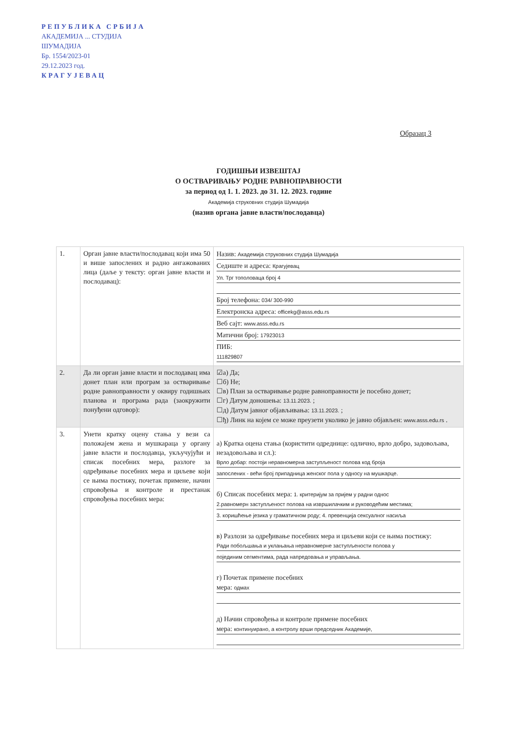РЕПУБЛИКА СРБИЈА
АКАДЕМИЈА ... СТУДИЈА
ШУМАДИЈА
Бр. 1554/2023-01
29.12.2023 год.
КРАГУЈЕВАЦ
Образац 3
ГОДИШЊИ ИЗВЕШТАЈ
О ОСТВАРИВАЊУ РОДНЕ РАВНОПРАВНОСТИ
за период од 1. 1. 2023. до 31. 12. 2023. године
Академија струковних студија Шумадија
(назив органа јавне власти/послодавца)
| 1. | Орган јавне власти/послодавац који има 50 и више запослених и радно ангажованих лица (даље у тексту: орган јавне власти и послодавац): | Назив: Академија струковних студија Шумадија Седиште и адреса: Крагујевац Ул. Трг тополоваца број 4 Број телефона: 034/ 300-990 Електронска адреса: officekg@asss.edu.rs Веб сајт: www.asss.edu.rs Матични број: 17923013 ПИБ: 111829807 |
| 2. | Да ли орган јавне власти и послодавац има донет план или програм за остваривање родне равноправности у оквиру годишњих планова и програма рада (заокружити понуђени одговор): | ☑а) Да; ☐б) Не; ☐в) План за остваривање родне равноправности је посебно донет; ☐г) Датум доношења: 13.11.2023. ; ☐д) Датум јавног објављивања: 13.11.2023. ; ☐ђ) Линк на којем се може преузети уколико је јавно објављен: www.asss.edu.rs . |
| 3. | Унети кратку оцену стања у вези са положајем жена и мушкараца у органу јавне власти и послодавца, укључујући и списак посебних мера, разлоге за одређивање посебних мера и циљеве који се њима постижу, почетак примене, начин спровођења и контроле и престанак спровођења посебних мера: | а) Кратка оцена стања (користити одреднице: одлично, врло добро, задовољава, незадовољава и сл.): Врло добар: постоји неравномерна заступљеност полова код броја запослених - већи број припадница женског пола у односу на мушкарце. б) Списак посебних мера: 1. критеријум за пријем у радни однос 2.равномерн заступљеност полова на извршилачким и руководећим местима; 3. коришћење језика у граматичном роду; 4. превенција сексуалног насиља в) Разлози за одређивање посебних мера и циљеви који се њима постижу: Ради побољшања и уклањања неравномерне заступљености полова у појединим сегментима, рада напредовања и управљања. г) Почетак примене посебних мера: одмах д) Начин спровођења и контроле примене посебних мера: континуирано, а контролу врши председник Академије, |